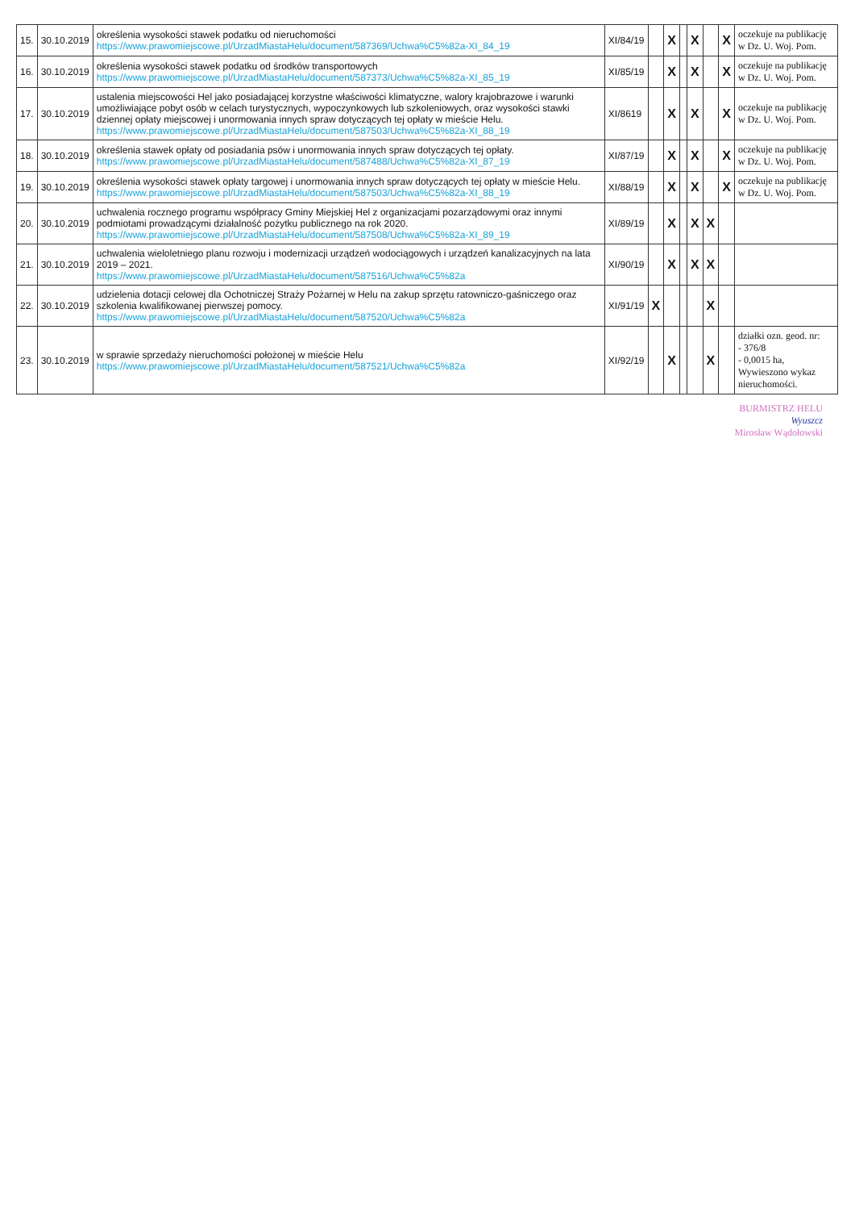| 15. | 30.10.2019 | określenia wysokości stawek podatku od nieruchomości https://www.prawomiejscowe.pl/UrzadMiastaHelu/document/587369/Uchwa%C5%82a-XI_84_19 | XI/84/19 | | X | | X | | X | oczekuje na publikację w Dz. U. Woj. Pom. |
| 16. | 30.10.2019 | określenia wysokości stawek podatku od środków transportowych https://www.prawomiejscowe.pl/UrzadMiastaHelu/document/587373/Uchwa%C5%82a-XI_85_19 | XI/85/19 | | X | | X | | X | oczekuje na publikację w Dz. U. Woj. Pom. |
| 17. | 30.10.2019 | ustalenia miejscowości Hel jako posiadającej korzystne właściwości klimatyczne, walory krajobrazowe i warunki umożliwiające pobyt osób w celach turystycznych, wypoczynkowych lub szkoleniowych, oraz wysokości stawki dziennej opłaty miejscowej i unormowania innych spraw dotyczących tej opłaty w mieście Helu. https://www.prawomiejscowe.pl/UrzadMiastaHelu/document/587503/Uchwa%C5%82a-XI_88_19 | XI/8619 | | X | | X | | X | oczekuje na publikację w Dz. U. Woj. Pom. |
| 18. | 30.10.2019 | określenia stawek opłaty od posiadania psów i unormowania innych spraw dotyczących tej opłaty. https://www.prawomiejscowe.pl/UrzadMiastaHelu/document/587488/Uchwa%C5%82a-XI_87_19 | XI/87/19 | | X | | X | | X | oczekuje na publikację w Dz. U. Woj. Pom. |
| 19. | 30.10.2019 | określenia wysokości stawek opłaty targowej i unormowania innych spraw dotyczących tej opłaty w mieście Helu. https://www.prawomiejscowe.pl/UrzadMiastaHelu/document/587503/Uchwa%C5%82a-XI_88_19 | XI/88/19 | | X | | X | | X | oczekuje na publikację w Dz. U. Woj. Pom. |
| 20. | 30.10.2019 | uchwalenia rocznego programu współpracy Gminy Miejskiej Hel z organizacjami pozarządowymi oraz innymi podmiotami prowadzącymi działalność pożytku publicznego na rok 2020. https://www.prawomiejscowe.pl/UrzadMiastaHelu/document/587508/Uchwa%C5%82a-XI_89_19 | XI/89/19 | | X | | X | X | | |
| 21. | 30.10.2019 | uchwalenia wieloletniego planu rozwoju i modernizacji urządzeń wodociągowych i urządzeń kanalizacyjnych na lata 2019 – 2021. https://www.prawomiejscowe.pl/UrzadMiastaHelu/document/587516/Uchwa%C5%82a | XI/90/19 | | X | | X | X | | |
| 22. | 30.10.2019 | udzielenia dotacji celowej dla Ochotniczej Straży Pożarnej w Helu na zakup sprzętu ratowniczo-gaśniczego oraz szkolenia kwalifikowanej pierwszej pomocy. https://www.prawomiejscowe.pl/UrzadMiastaHelu/document/587520/Uchwa%C5%82a | XI/91/19 | X | | | | X | | |
| 23. | 30.10.2019 | w sprawie sprzedaży nieruchomości położonej w mieście Helu https://www.prawomiejscowe.pl/UrzadMiastaHelu/document/587521/Uchwa%C5%82a | XI/92/19 | | X | | | X | | działki ozn. geod. nr: - 376/8 - 0,0015 ha, Wywieszono wykaz nieruchomości. |
BURMISTRZ HELU
Wyuszcz
Mirosław Wądołowski